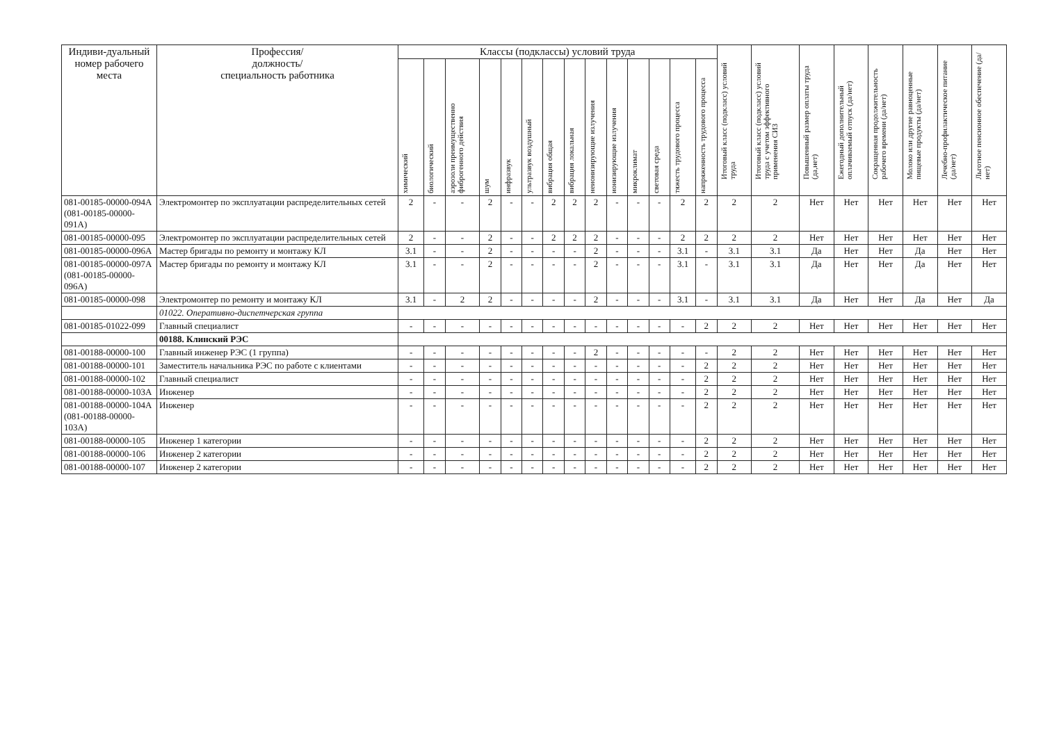| Индиви-дуальный номер рабочего места | Профессия/ должность/ специальность работника | Классы (подклассы) условий труда | | | | | | | | | | | | | | Итоговый класс (подкласс) условий труда | Итоговый класс (подкласс) условий труда с учетом эффективного применения СИЗ | Повышенный размер оплаты труда (да,нет) | Ежегодный дополнительный оплачиваемый отпуск (да/нет) | Сокращенная продолжительность рабочего времени (да/нет) | Молоко или другие равноценные пищевые продукты (да/нет) | Лечебно-профилактическое питание (да/нет) | Льготное пенсионное обеспечение (да/нет) |
| --- | --- | --- | --- | --- | --- | --- | --- | --- | --- | --- | --- | --- | --- | --- | --- | --- | --- | --- | --- | --- | --- | --- | --- |
| | | химический | биологический | аэрозоли преимущественно фиброгенного действия | шум | инфразвук | ультразвук воздушный | вибрация общая | вибрация локальная | неионизирующие излучения | ионизирующие излучения | микроклимат | световая среда | тяжесть трудового процесса | напряженность трудового процесса | | | | | | | | |
| 081-00185-00000-094А (081-00185-00000-091А) | Электромонтер по эксплуатации распределительных сетей | 2 | - | - | 2 | - | - | 2 | 2 | 2 | - | - | - | 2 | 2 | 2 | 2 | Нет | Нет | Нет | Нет | Нет | Нет |
| 081-00185-00000-095 | Электромонтер по эксплуатации распределительных сетей | 2 | - | - | 2 | - | - | 2 | 2 | 2 | - | - | - | 2 | 2 | 2 | 2 | Нет | Нет | Нет | Нет | Нет | Нет |
| 081-00185-00000-096А | Мастер бригады по ремонту и монтажу КЛ | 3.1 | - | - | 2 | - | - | - | - | 2 | - | - | - | 3.1 | - | 3.1 | 3.1 | Да | Нет | Нет | Да | Нет | Нет |
| 081-00185-00000-097А (081-00185-00000-096А) | Мастер бригады по ремонту и монтажу КЛ | 3.1 | - | - | 2 | - | - | - | - | 2 | - | - | - | 3.1 | - | 3.1 | 3.1 | Да | Нет | Нет | Да | Нет | Нет |
| 081-00185-00000-098 | Электромонтер по ремонту и монтажу КЛ | 3.1 | - | 2 | 2 | - | - | - | - | 2 | - | - | - | 3.1 | - | 3.1 | 3.1 | Да | Нет | Нет | Да | Нет | Да |
| | 01022. Оперативно-диспетчерская группа | | | | | | | | | | | | | | | | | | | | | | |
| 081-00185-01022-099 | Главный специалист | - | - | - | - | - | - | - | - | - | - | - | - | - | 2 | 2 | 2 | Нет | Нет | Нет | Нет | Нет | Нет |
| | 00188. Клинский РЭС | | | | | | | | | | | | | | | | | | | | | | |
| 081-00188-00000-100 | Главный инженер РЭС (1 группа) | - | - | - | - | - | - | - | - | 2 | - | - | - | - | - | 2 | 2 | Нет | Нет | Нет | Нет | Нет | Нет |
| 081-00188-00000-101 | Заместитель начальника РЭС по работе с клиентами | - | - | - | - | - | - | - | - | - | - | - | - | - | 2 | 2 | 2 | Нет | Нет | Нет | Нет | Нет | Нет |
| 081-00188-00000-102 | Главный специалист | - | - | - | - | - | - | - | - | - | - | - | - | - | 2 | 2 | 2 | Нет | Нет | Нет | Нет | Нет | Нет |
| 081-00188-00000-103А | Инженер | - | - | - | - | - | - | - | - | - | - | - | - | - | 2 | 2 | 2 | Нет | Нет | Нет | Нет | Нет | Нет |
| 081-00188-00000-104А (081-00188-00000-103А) | Инженер | - | - | - | - | - | - | - | - | - | - | - | - | - | 2 | 2 | 2 | Нет | Нет | Нет | Нет | Нет | Нет |
| 081-00188-00000-105 | Инженер 1 категории | - | - | - | - | - | - | - | - | - | - | - | - | - | 2 | 2 | 2 | Нет | Нет | Нет | Нет | Нет | Нет |
| 081-00188-00000-106 | Инженер 2 категории | - | - | - | - | - | - | - | - | - | - | - | - | - | 2 | 2 | 2 | Нет | Нет | Нет | Нет | Нет | Нет |
| 081-00188-00000-107 | Инженер 2 категории | - | - | - | - | - | - | - | - | - | - | - | - | - | 2 | 2 | 2 | Нет | Нет | Нет | Нет | Нет | Нет |